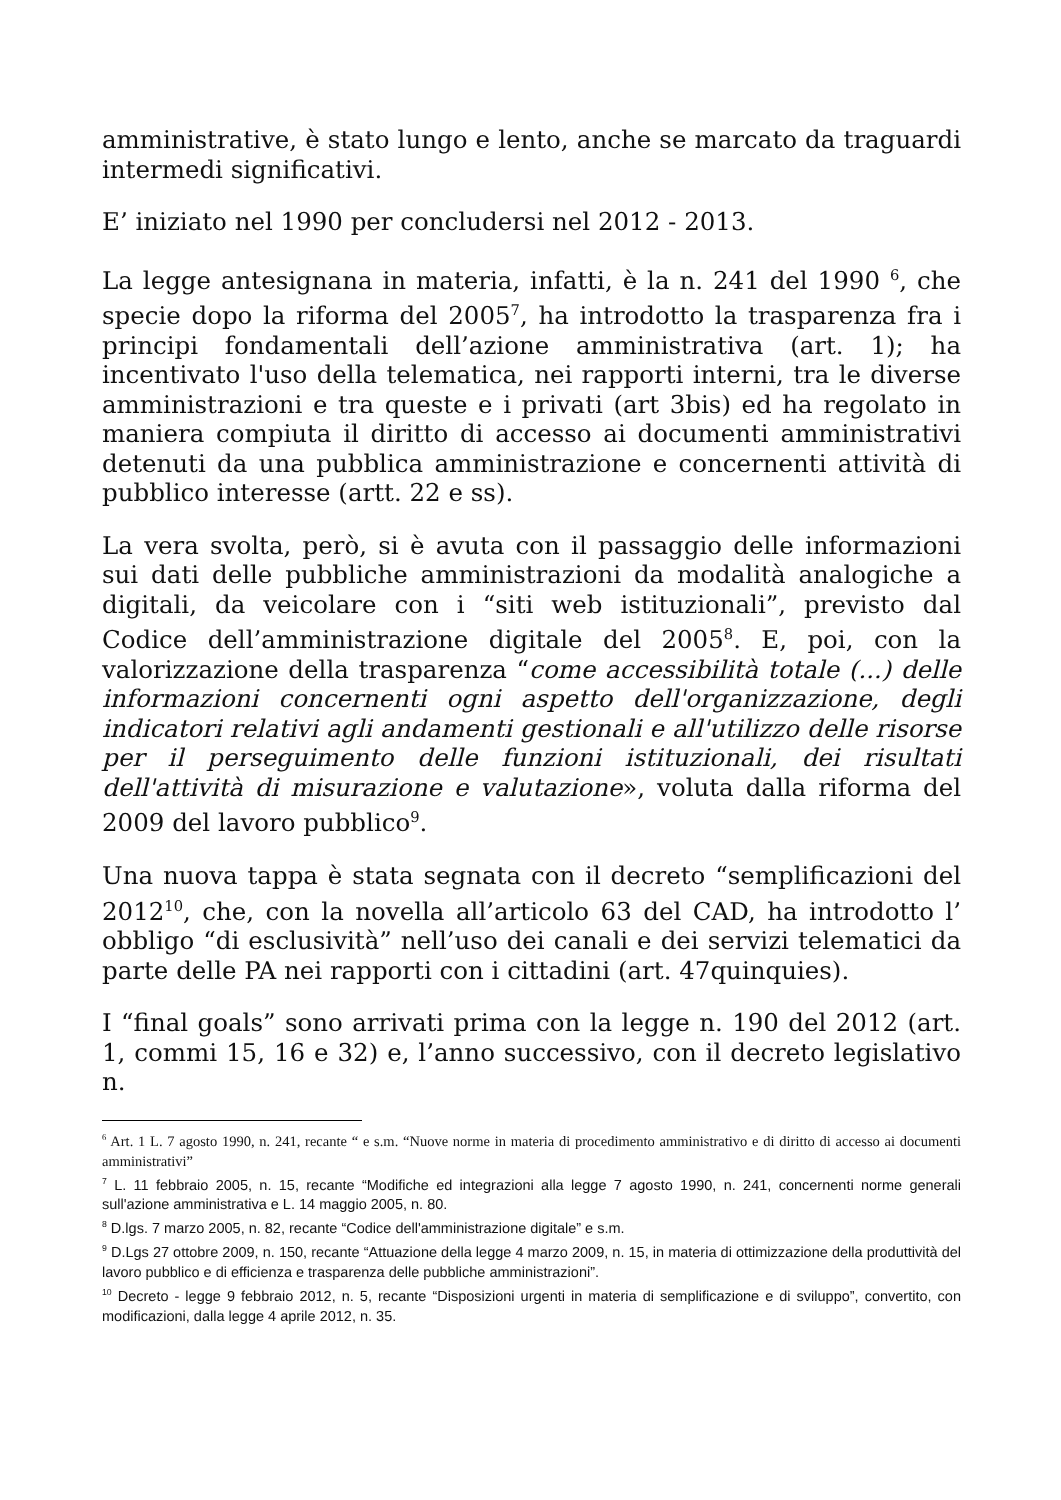amministrative, è stato lungo e lento, anche se marcato da traguardi intermedi significativi.
E’ iniziato nel 1990 per concludersi nel 2012 - 2013.
La legge antesignana in materia, infatti, è la n. 241 del 1990 <sup>6</sup>, che specie dopo la riforma del 2005<sup>7</sup>, ha introdotto la trasparenza fra i principi fondamentali dell’azione amministrativa (art. 1); ha incentivato l'uso della telematica, nei rapporti interni, tra le diverse amministrazioni e tra queste e i privati (art 3bis) ed ha regolato in maniera compiuta il diritto di accesso ai documenti amministrativi detenuti da una pubblica amministrazione e concernenti attività di pubblico interesse (artt. 22 e ss).
La vera svolta, però, si è avuta con il passaggio delle informazioni sui dati delle pubbliche amministrazioni da modalità analogiche a digitali, da veicolare con i “siti web istituzionali”, previsto dal Codice dell’amministrazione digitale del 2005<sup>8</sup>. E, poi, con la valorizzazione della trasparenza “come accessibilità totale (...) delle informazioni concernenti ogni aspetto dell'organizzazione, degli indicatori relativi agli andamenti gestionali e all'utilizzo delle risorse per il perseguimento delle funzioni istituzionali, dei risultati dell'attività di misurazione e valutazione», voluta dalla riforma del 2009 del lavoro pubblico<sup>9</sup>.
Una nuova tappa è stata segnata con il decreto “semplificazioni del 2012<sup>10</sup>, che, con la novella all’articolo 63 del CAD, ha introdotto l’ obbligo “di esclusività” nell’uso dei canali e dei servizi telematici da parte delle PA nei rapporti con i cittadini (art. 47quinquies).
I “final goals” sono arrivati prima con la legge n. 190 del 2012 (art. 1, commi 15, 16 e 32) e, l’anno successivo, con il decreto legislativo n.
<sup>6</sup> Art. 1 L. 7 agosto 1990, n. 241, recante “ e s.m. “Nuove norme in materia di procedimento amministrativo e di diritto di accesso ai documenti amministrativi”
<sup>7</sup> L. 11 febbraio 2005, n. 15, recante “Modifiche ed integrazioni alla legge 7 agosto 1990, n. 241, concernenti norme generali sull'azione amministrativa e L. 14 maggio 2005, n. 80.
<sup>8</sup> D.lgs. 7 marzo 2005, n. 82, recante “Codice dell'amministrazione digitale” e s.m.
<sup>9</sup> D.Lgs 27 ottobre 2009, n. 150, recante “Attuazione della legge 4 marzo 2009, n. 15, in materia di ottimizzazione della produttività del lavoro pubblico e di efficienza e trasparenza delle pubbliche amministrazioni”.
<sup>10</sup> Decreto - legge 9 febbraio 2012, n. 5, recante “Disposizioni urgenti in materia di semplificazione e di sviluppo”, convertito, con modificazioni, dalla legge 4 aprile 2012, n. 35.